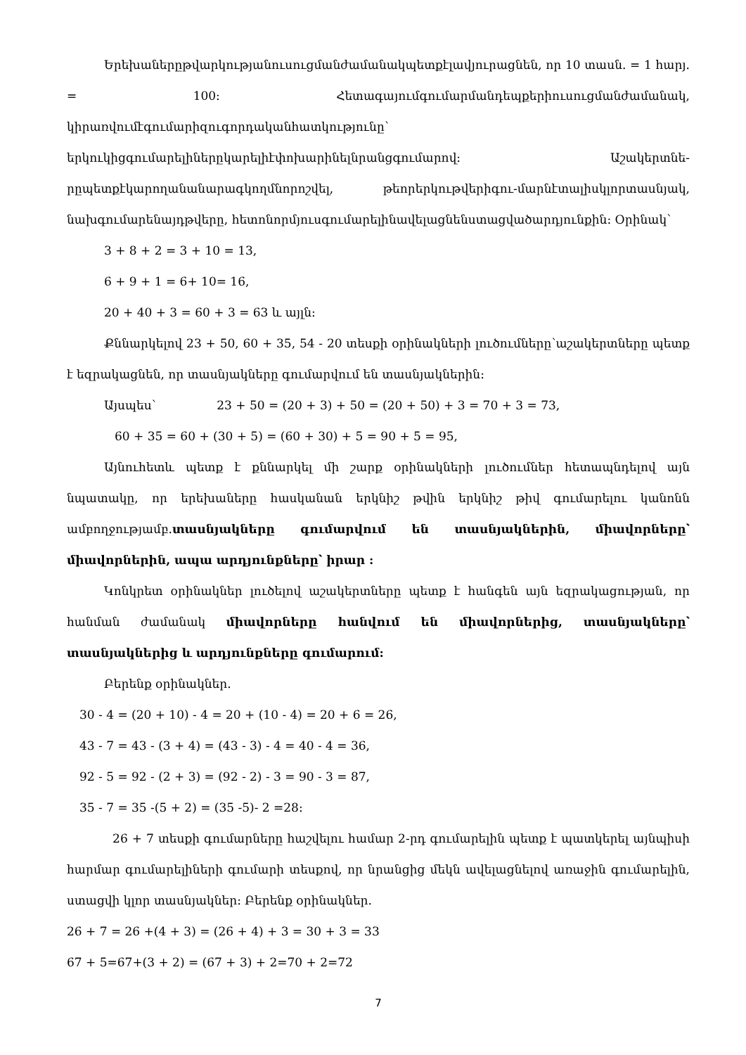Երեխաներըթվարկությանուսուցմանժամանակպետքէլավյուրացնեն, որ 10 տասն. = 1 հարյ. = 100: Հետագայումգումարմանդեպքերիուսուցմանժամանակ, կիրառվումէգումարիզուգորդականհատկությունը՝ երկուկիցգումարելիներըկարելիէփոխարինելնրանցգումարով: Աշակերտնե-րըպետքէկարողանանարագկողմնորոշվել, թեորերկութվերիգու-մարնէտալիսկլորտասնյակ, նախգումարենայդթվերը, հետոնորմյուսգումարելինավելացնենստացվածարդյունքին: Օրինակ՝
3 + 8 + 2 = 3 + 10 = 13,
6 + 9 + 1 = 6+ 10= 16,
20 + 40 + 3 = 60 + 3 = 63 և այլն:
Քննարկելով 23 + 50, 60 + 35, 54 - 20 տեսքի օրինակների լուծումները՝աշակերտները պետք է եզրակացնեն, որ տասնյակները գումարվում են տասնյակներին:
Այսպես՝ 23 + 50 = (20 + 3) + 50 = (20 + 50) + 3 = 70 + 3 = 73,
60 + 35 = 60 + (30 + 5) = (60 + 30) + 5 = 90 + 5 = 95,
Այնուհետև պետք է քննարկել մի շարք օրինակների լուծումներ հետապնդելով այն նպատակը, որ երեխաները հասկանան երկնիշ թվին երկնիշ թիվ գումարելու կանոնն ամբողջությամբ.տասնյակները գումարվում են տասնյակներին, միավորները՝ միավորներին, ապա արդյունքները՝ իրար :
Կոնկրետ օրինակներ լուծելով աշակերտները պետք է հանգեն այն եզրակացության, որ հանման ժամանակ միավորները հանվում են միավորներից, տասնյակները՝ տասնյակներից և արդյունքները գումարում:
Բերենք օրինակներ.
30 - 4 = (20 + 10) - 4 = 20 + (10 - 4) = 20 + 6 = 26,
43 - 7 = 43 - (3 + 4) = (43 - 3) - 4 = 40 - 4 = 36,
92 - 5 = 92 - (2 + 3) = (92 - 2) - 3 = 90 - 3 = 87,
35 - 7 = 35 -(5 + 2) = (35 -5)- 2 =28:
26 + 7 տեսքի գումարները հաշվելու համար 2-րդ գումարելին պետք է պատկերել այնպիսի հարմար գումարելիների գումարի տեսքով, որ նրանցից մեկն ավելացնելով առաջին գումարելին, ստացվի կլոր տասնյակներ: Բերենք օրինակներ.
26 + 7 = 26 +(4 + 3) = (26 + 4) + 3 = 30 + 3 = 33
67 + 5=67+(3 + 2) = (67 + 3) + 2=70 + 2=72
7